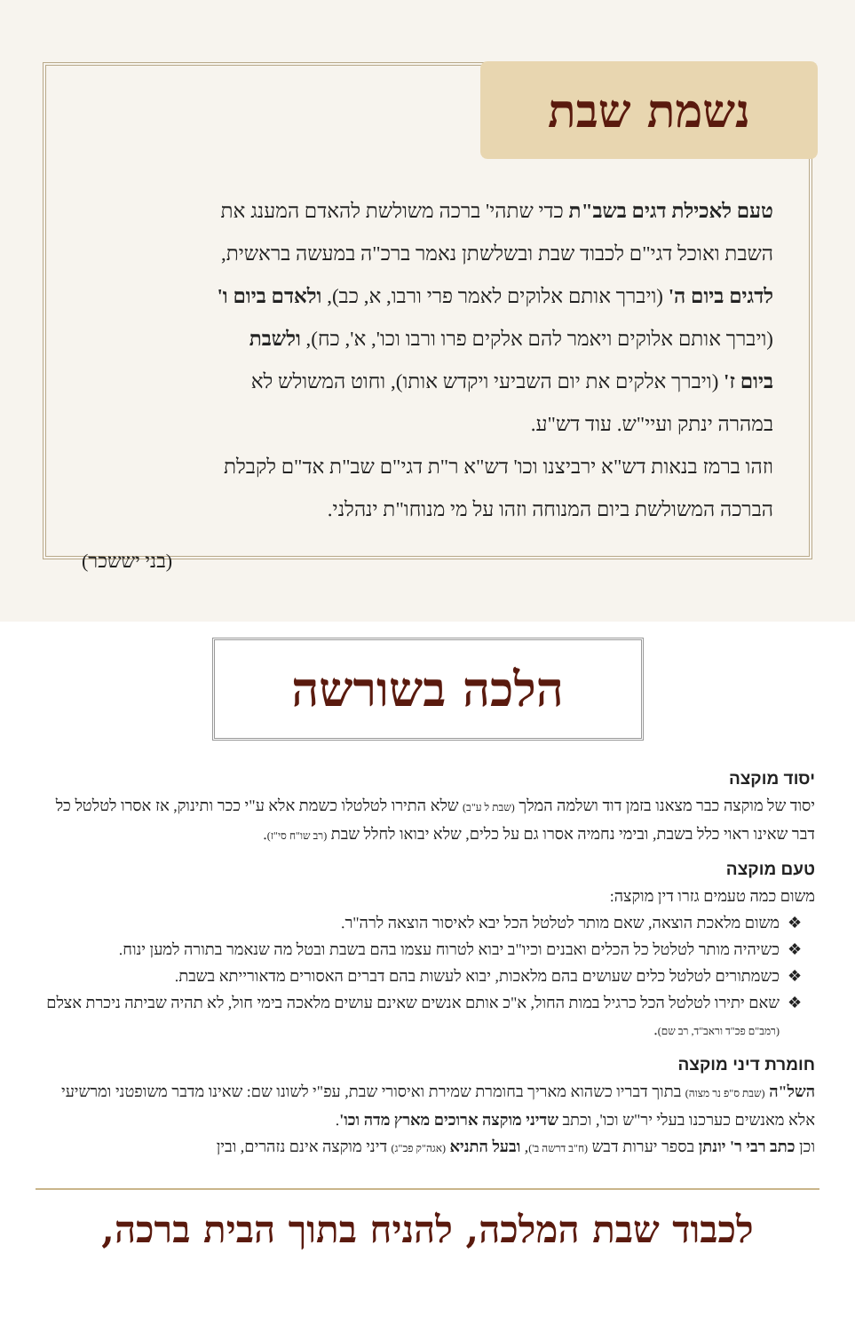נשמת שבת
טעם לאכילת דגים בשב"ת כדי שתהי' ברכה משולשת להאדם המענג את השבת ואוכל דגי"ם לכבוד שבת ובשלשתן נאמר ברכ"ה במעשה בראשית, לדגים ביום ה' (ויברך אותם אלוקים לאמר פרי ורבו, א, כב), ולאדם ביום ו' (ויברך אותם אלוקים ויאמר להם אלקים פרו ורבו וכו', א', כח), ולשבת ביום ז' (ויברך אלקים את יום השביעי ויקדש אותו), וחוט המשולש לא במהרה ינתק ועיי"ש. עוד דש"ע.
וזהו ברמז בנאות דש"א ירביצנו וכו' דש"א ר"ת דגי"ם שב"ת אד"ם לקבלת הברכה המשולשת ביום המנוחה וזהו על מי מנוחו"ת ינהלני.
(בני יששכר)
הלכה בשורשה
יסוד מוקצה
יסוד של מוקצה כבר מצאנו בזמן דוד ושלמה המלך (שבת ל ע"ב) שלא התירו לטלטלו כשמת אלא ע"י ככר ותינוק, אז אסרו לטלטל כל דבר שאינו ראוי כלל בשבת, ובימי נחמיה אסרו גם על כלים, שלא יבואו לחלל שבת (רב שו"ח סי"ז).
טעם מוקצה
משום כמה טעמים גזרו דין מוקצה:
משום מלאכת הוצאה, שאם מותר לטלטל הכל יבא לאיסור הוצאה לרה"ר.
כשיהיה מותר לטלטל כל הכלים ואבנים וכיו"ב יבוא לטרוח עצמו בהם בשבת ובטל מה שנאמר בתורה למען ינוח.
כשמתורים לטלטל כלים שעושים בהם מלאכות, יבוא לעשות בהם דברים האסורים מדאורייתא בשבת.
שאם יתירו לטלטל הכל כרגיל במות החול, א"כ אותם אנשים שאינם עושים מלאכה בימי חול, לא תהיה שביתה ניכרת אצלם (רמב"ם פכ"ד וראב"ד, רב שם).
חומרת דיני מוקצה
השל"ה (שבת ס"פ נר מצוה) בתוך דבריו כשהוא מאריך בחומרת שמירת ואיסורי שבת, עפ"י לשונו שם: שאינו מדבר משופטני ומרשיעי אלא מאנשים כערכנו בעלי יר"ש וכו', וכתב שדיני מוקצה ארוכים מארץ מדה וכו'.
וכן כתב רבי ר' יונתן בספר יערות דבש (ח"ב דרשה ב'), ובעל התניא (אגה"ק פכ"ג) דיני מוקצה אינם נזהרים, ובין
לכבוד שבת המלכה, להניח בתוך הבית ברכה,